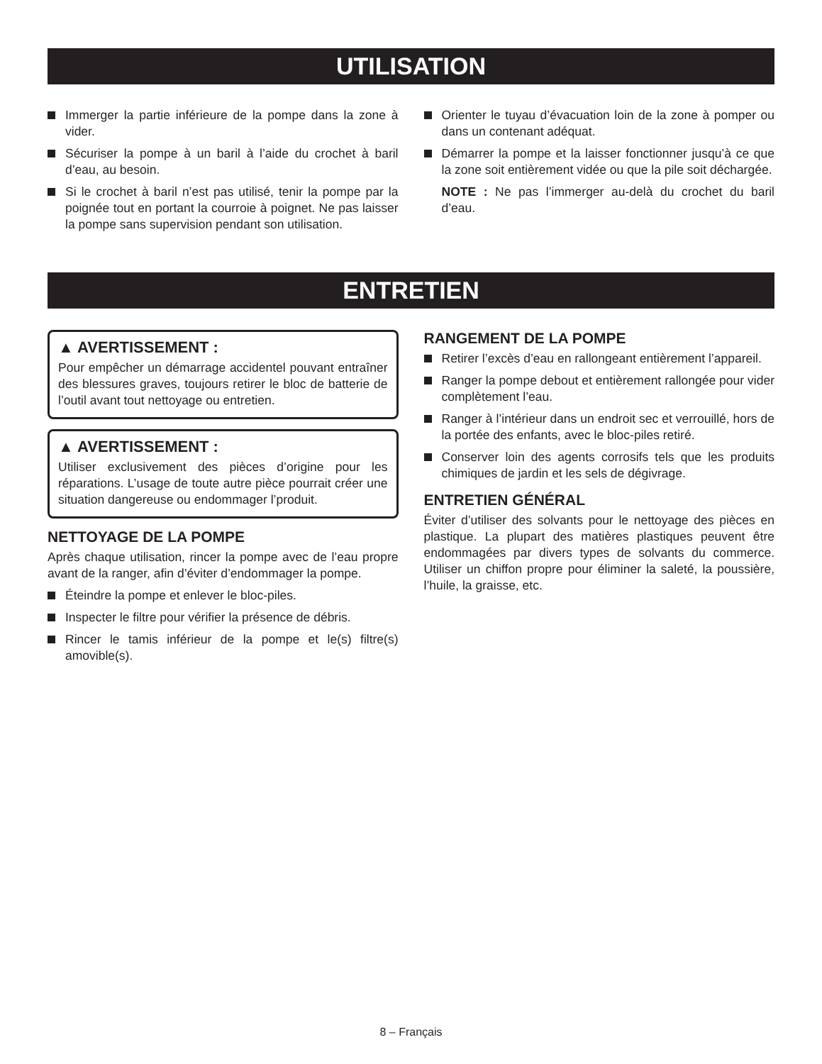UTILISATION
Immerger la partie inférieure de la pompe dans la zone à vider.
Sécuriser la pompe à un baril à l’aide du crochet à baril d’eau, au besoin.
Si le crochet à baril n’est pas utilisé, tenir la pompe par la poignée tout en portant la courroie à poignet. Ne pas laisser la pompe sans supervision pendant son utilisation.
Orienter le tuyau d’évacuation loin de la zone à pomper ou dans un contenant adéquat.
Démarrer la pompe et la laisser fonctionner jusqu’à ce que la zone soit entièrement vidée ou que la pile soit déchargée.
NOTE : Ne pas l’immerger au-delà du crochet du baril d’eau.
ENTRETIEN
▲ AVERTISSEMENT :
Pour empêcher un démarrage accidentel pouvant entraîner des blessures graves, toujours retirer le bloc de batterie de l’outil avant tout nettoyage ou entretien.
▲ AVERTISSEMENT :
Utiliser exclusivement des pièces d’origine pour les réparations. L’usage de toute autre pièce pourrait créer une situation dangereuse ou endommager l’produit.
NETTOYAGE DE LA POMPE
Après chaque utilisation, rincer la pompe avec de l’eau propre avant de la ranger, afin d’éviter d’endommager la pompe.
Éteindre la pompe et enlever le bloc-piles.
Inspecter le filtre pour vérifier la présence de débris.
Rincer le tamis inférieur de la pompe et le(s) filtre(s) amovible(s).
RANGEMENT DE LA POMPE
Retirer l’excès d’eau en rallongeant entièrement l’appareil.
Ranger la pompe debout et entièrement rallongée pour vider complètement l’eau.
Ranger à l’intérieur dans un endroit sec et verrouillé, hors de la portée des enfants, avec le bloc-piles retiré.
Conserver loin des agents corrosifs tels que les produits chimiques de jardin et les sels de dégivrage.
ENTRETIEN GÉNÉRAL
Éviter d’utiliser des solvants pour le nettoyage des pièces en plastique. La plupart des matières plastiques peuvent être endommagées par divers types de solvants du commerce. Utiliser un chiffon propre pour éliminer la saleté, la poussière, l’huile, la graisse, etc.
8 – Français